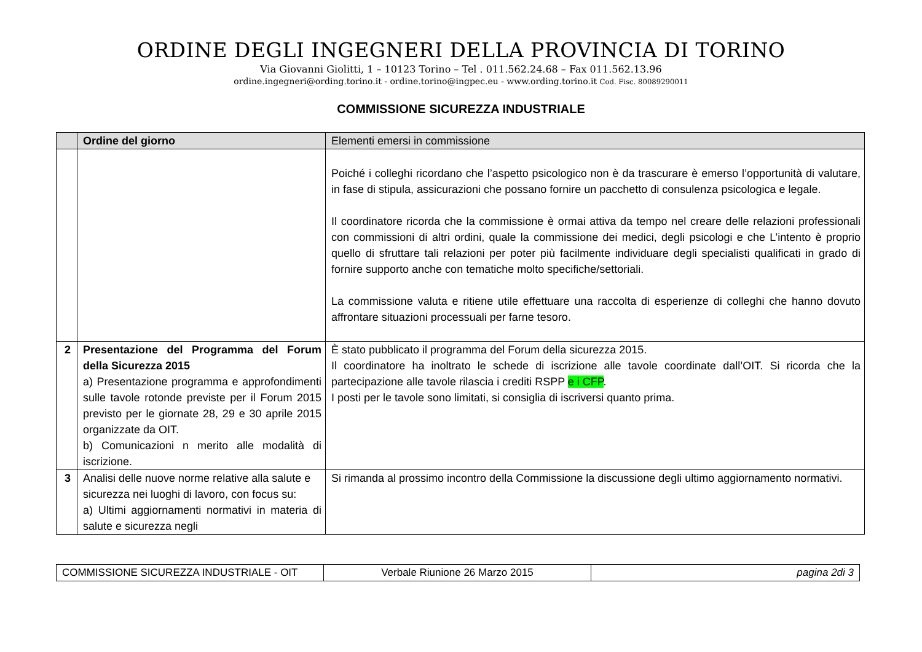ORDINE DEGLI INGEGNERI DELLA PROVINCIA DI TORINO
Via Giovanni Giolitti, 1 – 10123 Torino – Tel . 011.562.24.68 – Fax 011.562.13.96
ordine.ingegneri@ording.torino.it - ordine.torino@ingpec.eu - www.ording.torino.it Cod. Fisc. 80089290011
COMMISSIONE SICUREZZA INDUSTRIALE
| | Ordine del giorno | Elementi emersi in commissione |
| --- | --- | --- |
| | | Poiché i colleghi ricordano che l’aspetto psicologico non è da trascurare è emerso l’opportunità di valutare, in fase di stipula, assicurazioni che possano fornire un pacchetto di consulenza psicologica e legale. Il coordinatore ricorda che la commissione è ormai attiva da tempo nel creare delle relazioni professionali con commissioni di altri ordini, quale la commissione dei medici, degli psicologi e che L’intento è proprio quello di sfruttare tali relazioni per poter più facilmente individuare degli specialisti qualificati in grado di fornire supporto anche con tematiche molto specifiche/settoriali. La commissione valuta e ritiene utile effettuare una raccolta di esperienze di colleghi che hanno dovuto affrontare situazioni processuali per farne tesoro. |
| 2 | Presentazione del Programma del Forum della Sicurezza 2015 a) Presentazione programma e approfondimenti sulle tavole rotonde previste per il Forum 2015 previsto per le giornate 28, 29 e 30 aprile 2015 organizzate da OIT. b) Comunicazioni n merito alle modalità di iscrizione. | È stato pubblicato il programma del Forum della sicurezza 2015. Il coordinatore ha inoltrato le schede di iscrizione alle tavole coordinate dall’OIT. Si ricorda che la partecipazione alle tavole rilascia i crediti RSPP e i CFP . I posti per le tavole sono limitati, si consiglia di iscriversi quanto prima. |
| 3 | Analisi delle nuove norme relative alla salute e sicurezza nei luoghi di lavoro, con focus su: a) Ultimi aggiornamenti normativi in materia di salute e sicurezza negli | Si rimanda al prossimo incontro della Commissione la discussione degli ultimo aggiornamento normativi. |
| COMMISSIONE SICUREZZA INDUSTRIALE - OIT | Verbale Riunione 26 Marzo 2015 | pagina 2di 3 |